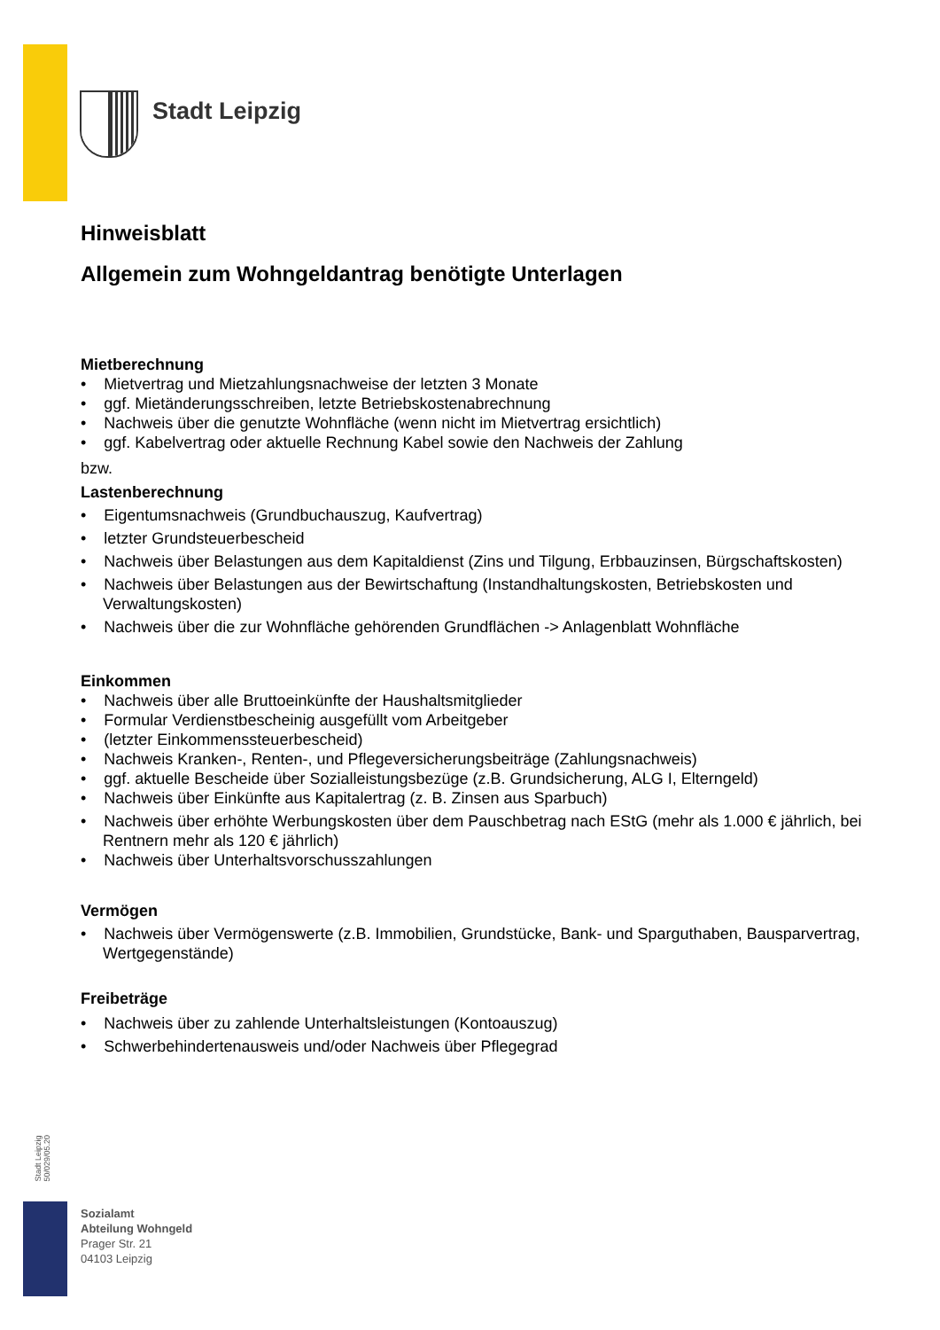Stadt Leipzig
Hinweisblatt
Allgemein zum Wohngeldantrag benötigte Unterlagen
Mietberechnung
• Mietvertrag und Mietzahlungsnachweise der letzten 3 Monate
• ggf. Mietänderungsschreiben, letzte Betriebskostenabrechnung
• Nachweis über die genutzte Wohnfläche (wenn nicht im Mietvertrag ersichtlich)
• ggf. Kabelvertrag oder aktuelle Rechnung Kabel sowie den Nachweis der Zahlung
bzw.
Lastenberechnung
• Eigentumsnachweis (Grundbuchauszug, Kaufvertrag)
• letzter Grundsteuerbescheid
• Nachweis über Belastungen aus dem Kapitaldienst (Zins und Tilgung, Erbbauzinsen, Bürgschaftskosten)
• Nachweis über Belastungen aus der Bewirtschaftung (Instandhaltungskosten, Betriebskosten und Verwaltungskosten)
• Nachweis über die zur Wohnfläche gehörenden Grundflächen -> Anlagenblatt Wohnfläche
Einkommen
• Nachweis über alle Bruttoeinkünfte der Haushaltsmitglieder
• Formular Verdienstbescheinig ausgefüllt vom Arbeitgeber
• (letzter Einkommenssteuerbescheid)
• Nachweis Kranken-, Renten-, und Pflegeversicherungsbeiträge (Zahlungsnachweis)
• ggf. aktuelle Bescheide über Sozialleistungsbezüge (z.B. Grundsicherung, ALG I, Elterngeld)
• Nachweis über Einkünfte aus Kapitalertrag (z. B. Zinsen aus Sparbuch)
• Nachweis über erhöhte Werbungskosten über dem Pauschbetrag nach EStG (mehr als 1.000 € jährlich, bei Rentnern mehr als 120 € jährlich)
• Nachweis über Unterhaltsvorschusszahlungen
Vermögen
• Nachweis über Vermögenswerte (z.B. Immobilien, Grundstücke, Bank- und Sparguthaben, Bausparvertrag, Wertgegenstände)
Freibeträge
• Nachweis über zu zahlende Unterhaltsleistungen (Kontoauszug)
• Schwerbehindertenausweis und/oder Nachweis über Pflegegrad
Stadt Leipzig
50/029/05.20
Sozialamt
Abteilung Wohngeld
Prager Str. 21
04103 Leipzig